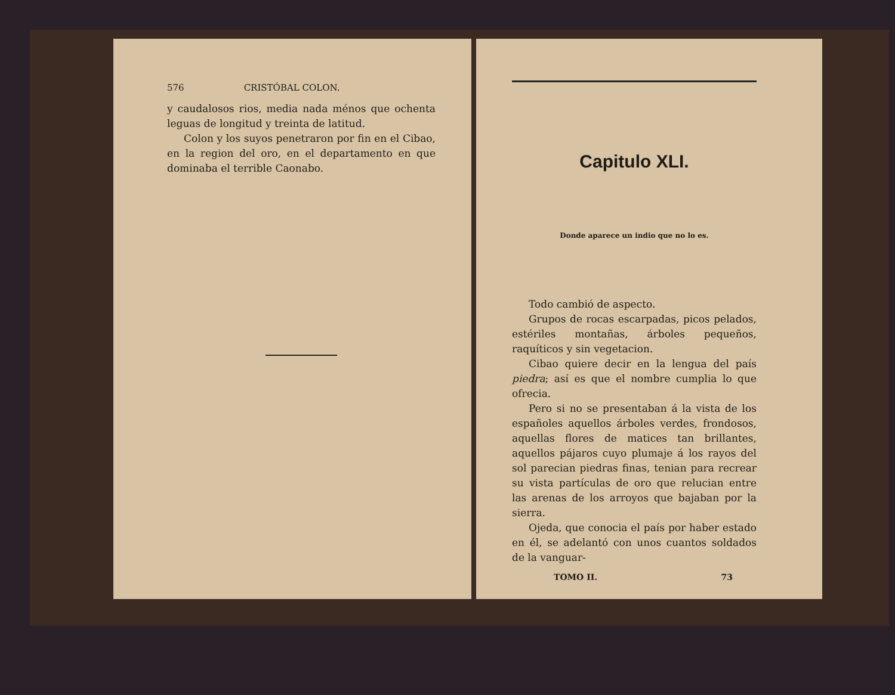576 CRISTÓBAL COLON.
y caudalosos rios, media nada ménos que ochenta leguas de longitud y treinta de latitud.
Colon y los suyos penetraron por fin en el Cibao, en la region del oro, en el departamento en que dominaba el terrible Caonabo.
Capitulo XLI.
Donde aparece un indio que no lo es.
Todo cambió de aspecto.
Grupos de rocas escarpadas, picos pelados, estériles montañas, árboles pequeños, raquíticos y sin vegetacion.
Cibao quiere decir en la lengua del país piedra; así es que el nombre cumplia lo que ofrecia.
Pero si no se presentaban á la vista de los españoles aquellos árboles verdes, frondosos, aquellas flores de matices tan brillantes, aquellos pájaros cuyo plumaje á los rayos del sol parecian piedras finas, tenian para recrear su vista partículas de oro que relucian entre las arenas de los arroyos que bajaban por la sierra.
Ojeda, que conocia el país por haber estado en él, se adelantó con unos cuantos soldados de la vanguar-
TOMO II. 73